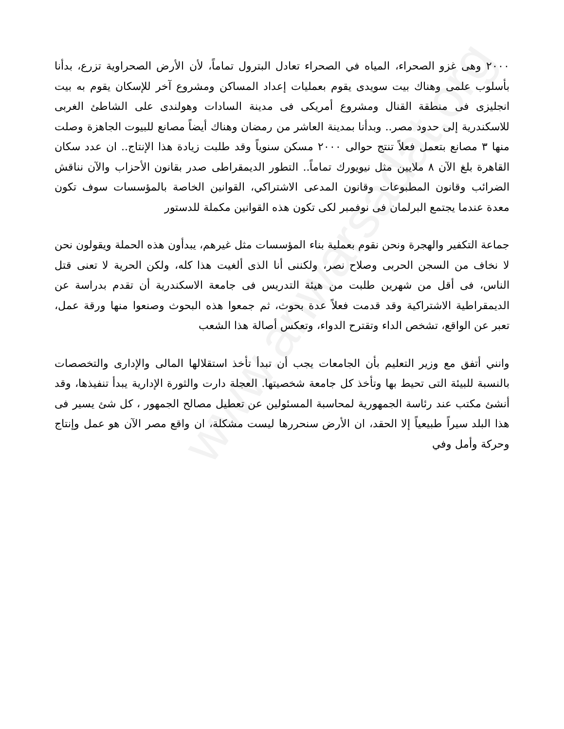www.anwarsadat.org
٢٠٠٠ وهى غزو الصحراء، المياه في الصحراء تعادل البترول تماماً، لأن الأرض الصحراوية تزرع، بدأنا بأسلوب علمى وهناك بيت سويدى يقوم بعمليات إعداد المساكن ومشروع آخر للإسكان يقوم به بيت انجليزى فى منطقة القنال ومشروع أمريكى فى مدينة السادات وهولندى على الشاطئ الغربى للاسكندرية إلى حدود مصر.. وبدأنا بمدينة العاشر من رمضان وهناك أيضاً مصانع للبيوت الجاهزة وصلت منها ٣ مصانع بتعمل فعلاً تنتج حوالى ٢٠٠٠ مسكن سنوياً وقد طلبت زيادة هذا الإنتاج.. ان عدد سكان القاهرة بلغ الآن ٨ ملايين مثل نيويورك تماماً.. التطور الديمقراطى صدر بقانون الأحزاب والآن نناقش الضرائب وقانون المطبوعات وقانون المدعى الاشتراكي، القوانين الخاصة بالمؤسسات سوف تكون معدة عندما يجتمع البرلمان فى نوفمبر لكى تكون هذه القوانين مكملة للدستور
جماعة التكفير والهجرة ونحن نقوم بعملية بناء المؤسسات مثل غيرهم، يبدأون هذه الحملة ويقولون نحن لا نخاف من السجن الحربى وصلاح نصر، ولكننى أنا الذى ألغيت هذا كله، ولكن الحرية لا تعنى قتل الناس، فى أقل من شهرين طلبت من هيئة التدريس فى جامعة الاسكندرية أن تقدم بدراسة عن الديمقراطية الاشتراكية وقد قدمت فعلاً عدة بحوث، ثم جمعوا هذه البحوث وصنعوا منها ورقة عمل، تعبر عن الواقع، تشخص الداء وتقترح الدواء، وتعكس أصالة هذا الشعب
وانني أتفق مع وزير التعليم بأن الجامعات يجب أن تبدأ تأخذ استقلالها المالى والإدارى والتخصصات بالنسبة للبيئة التى تحيط بها وتأخذ كل جامعة شخصيتها. العجلة دارت والثورة الإدارية يبدأ تنفيذها، وقد أنشئ مكتب عند رئاسة الجمهورية لمحاسبة المسئولين عن تعطيل مصالح الجمهور ، كل شئ يسير فى هذا البلد سيراً طبيعياً إلا الحقد، ان الأرض سنحررها ليست مشكلة، ان واقع مصر الآن هو عمل وإنتاج وحركة وأمل وفي